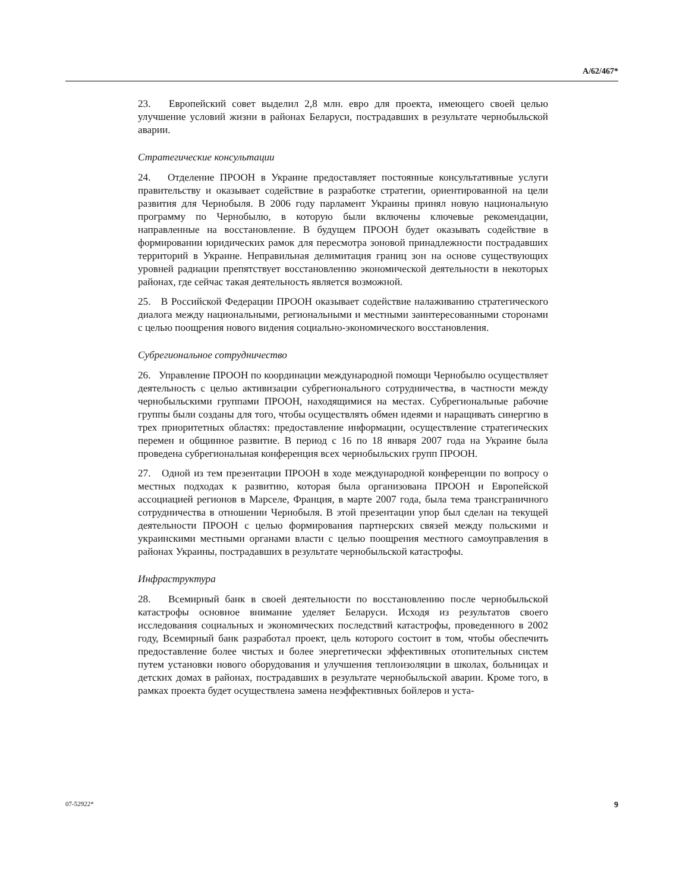A/62/467*
23. Европейский совет выделил 2,8 млн. евро для проекта, имеющего своей целью улучшение условий жизни в районах Беларуси, пострадавших в результате чернобыльской аварии.
Стратегические консультации
24. Отделение ПРООН в Украине предоставляет постоянные консультативные услуги правительству и оказывает содействие в разработке стратегии, ориентированной на цели развития для Чернобыля. В 2006 году парламент Украины принял новую национальную программу по Чернобылю, в которую были включены ключевые рекомендации, направленные на восстановление. В будущем ПРООН будет оказывать содействие в формировании юридических рамок для пересмотра зоновой принадлежности пострадавших территорий в Украине. Неправильная делимитация границ зон на основе существующих уровней радиации препятствует восстановлению экономической деятельности в некоторых районах, где сейчас такая деятельность является возможной.
25. В Российской Федерации ПРООН оказывает содействие налаживанию стратегического диалога между национальными, региональными и местными заинтересованными сторонами с целью поощрения нового видения социально-экономического восстановления.
Субрегиональное сотрудничество
26. Управление ПРООН по координации международной помощи Чернобылю осуществляет деятельность с целью активизации субрегионального сотрудничества, в частности между чернобыльскими группами ПРООН, находящимися на местах. Субрегиональные рабочие группы были созданы для того, чтобы осуществлять обмен идеями и наращивать синергию в трех приоритетных областях: предоставление информации, осуществление стратегических перемен и общинное развитие. В период с 16 по 18 января 2007 года на Украине была проведена субрегиональная конференция всех чернобыльских групп ПРООН.
27. Одной из тем презентации ПРООН в ходе международной конференции по вопросу о местных подходах к развитию, которая была организована ПРООН и Европейской ассоциацией регионов в Марселе, Франция, в марте 2007 года, была тема трансграничного сотрудничества в отношении Чернобыля. В этой презентации упор был сделан на текущей деятельности ПРООН с целью формирования партнерских связей между польскими и украинскими местными органами власти с целью поощрения местного самоуправления в районах Украины, пострадавших в результате чернобыльской катастрофы.
Инфраструктура
28. Всемирный банк в своей деятельности по восстановлению после чернобыльской катастрофы основное внимание уделяет Беларуси. Исходя из результатов своего исследования социальных и экономических последствий катастрофы, проведенного в 2002 году, Всемирный банк разработал проект, цель которого состоит в том, чтобы обеспечить предоставление более чистых и более энергетически эффективных отопительных систем путем установки нового оборудования и улучшения теплоизоляции в школах, больницах и детских домах в районах, пострадавших в результате чернобыльской аварии. Кроме того, в рамках проекта будет осуществлена замена неэффективных бойлеров и уста-
07-52922* 9